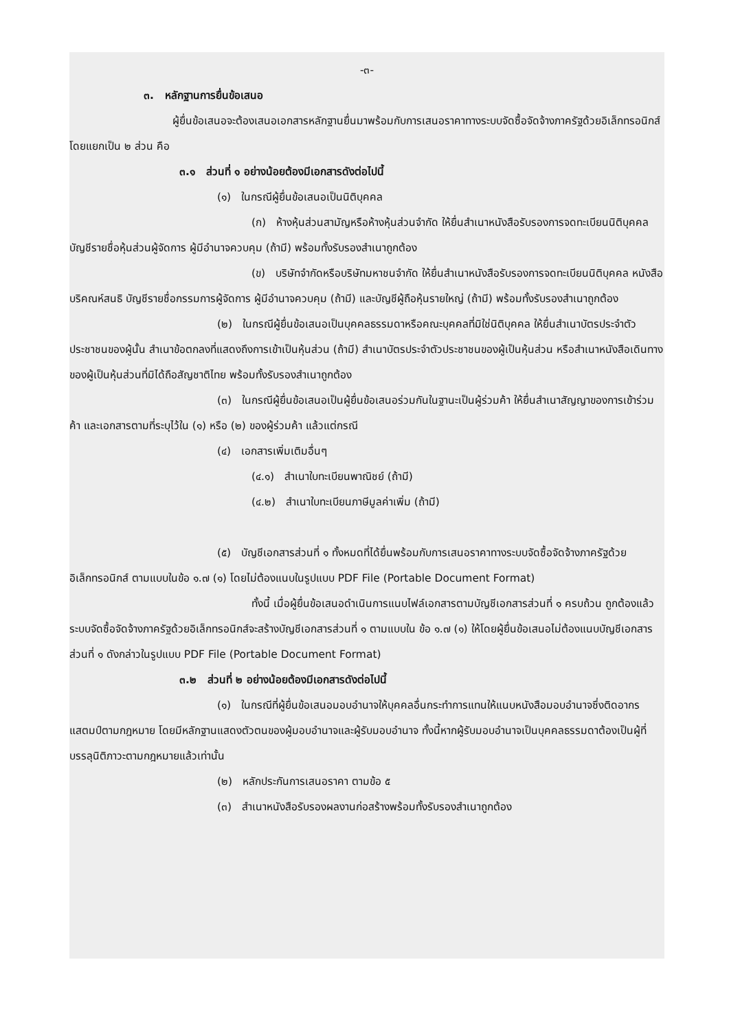-๓-
๓. หลักฐานการยื่นข้อเสนอ
ผู้ยื่นข้อเสนอจะต้องเสนอเอกสารหลักฐานยื่นมาพร้อมกับการเสนอราคาทางระบบจัดซื้อจัดจ้างภาครัฐด้วยอิเล็กทรอนิกส์ โดยแยกเป็น ๒ ส่วน คือ
๓.๑ ส่วนที่ ๑ อย่างน้อยต้องมีเอกสารดังต่อไปนี้
(๑) ในกรณีผู้ยื่นข้อเสนอเป็นนิติบุคคล
(ก) ห้างหุ้นส่วนสามัญหรือห้างหุ้นส่วนจำกัด ให้ยื่นสำเนาหนังสือรับรองการจดทะเบียนนิติบุคคล บัญชีรายชื่อหุ้นส่วนผู้จัดการ ผู้มีอำนาจควบคุม (ถ้ามี) พร้อมทั้งรับรองสำเนาถูกต้อง
(ข) บริษัทจำกัดหรือบริษัทมหาชนจำกัด ให้ยื่นสำเนาหนังสือรับรองการจดทะเบียนนิติบุคคล หนังสือบริคณห์สนธิ บัญชีรายชื่อกรรมการผู้จัดการ ผู้มีอำนาจควบคุม (ถ้ามี) และบัญชีผู้ถือหุ้นรายใหญ่ (ถ้ามี) พร้อมทั้งรับรองสำเนาถูกต้อง
(๒) ในกรณีผู้ยื่นข้อเสนอเป็นบุคคลธรรมดาหรือคณะบุคคลที่มิใช่นิติบุคคล ให้ยื่นสำเนาบัตรประจำตัวประชาชนของผู้นั้น สำเนาข้อตกลงที่แสดงถึงการเข้าเป็นหุ้นส่วน (ถ้ามี) สำเนาบัตรประจำตัวประชาชนของผู้เป็นหุ้นส่วน หรือสำเนาหนังสือเดินทางของผู้เป็นหุ้นส่วนที่มิได้ถือสัญชาติไทย พร้อมทั้งรับรองสำเนาถูกต้อง
(๓) ในกรณีผู้ยื่นข้อเสนอเป็นผู้ยื่นข้อเสนอร่วมกันในฐานะเป็นผู้ร่วมค้า ให้ยื่นสำเนาสัญญาของการเข้าร่วมค้า และเอกสารตามที่ระบุไว้ใน (๑) หรือ (๒) ของผู้ร่วมค้า แล้วแต่กรณี
(๔) เอกสารเพิ่มเติมอื่นๆ
(๔.๑) สำเนาใบทะเบียนพาณิชย์ (ถ้ามี)
(๔.๒) สำเนาใบทะเบียนภาษีมูลค่าเพิ่ม (ถ้ามี)
(๕) บัญชีเอกสารส่วนที่ ๑ ทั้งหมดที่ได้ยื่นพร้อมกับการเสนอราคาทางระบบจัดซื้อจัดจ้างภาครัฐด้วยอิเล็กทรอนิกส์ ตามแบบในข้อ ๑.๗ (๑) โดยไม่ต้องแนบในรูปแบบ PDF File (Portable Document Format)
ทั้งนี้ เมื่อผู้ยื่นข้อเสนอดำเนินการแนบไฟล์เอกสารตามบัญชีเอกสารส่วนที่ ๑ ครบถ้วน ถูกต้องแล้ว ระบบจัดซื้อจัดจ้างภาครัฐด้วยอิเล็กทรอนิกส์จะสร้างบัญชีเอกสารส่วนที่ ๑ ตามแบบใน ข้อ ๑.๗ (๑) ให้โดยผู้ยื่นข้อเสนอไม่ต้องแนบบัญชีเอกสารส่วนที่ ๑ ดังกล่าวในรูปแบบ PDF File (Portable Document Format)
๓.๒ ส่วนที่ ๒ อย่างน้อยต้องมีเอกสารดังต่อไปนี้
(๑) ในกรณีที่ผู้ยื่นข้อเสนอมอบอำนาจให้บุคคลอื่นกระทำการแทนให้แนบหนังสือมอบอำนาจซึ่งติดอากรแสตมป์ตามกฎหมาย โดยมีหลักฐานแสดงตัวตนของผู้มอบอำนาจและผู้รับมอบอำนาจ ทั้งนี้หากผู้รับมอบอำนาจเป็นบุคคลธรรมดาต้องเป็นผู้ที่บรรลุนิติภาวะตามกฎหมายแล้วเท่านั้น
(๒) หลักประกันการเสนอราคา ตามข้อ ๕
(๓) สำเนาหนังสือรับรองผลงานก่อสร้างพร้อมทั้งรับรองสำเนาถูกต้อง